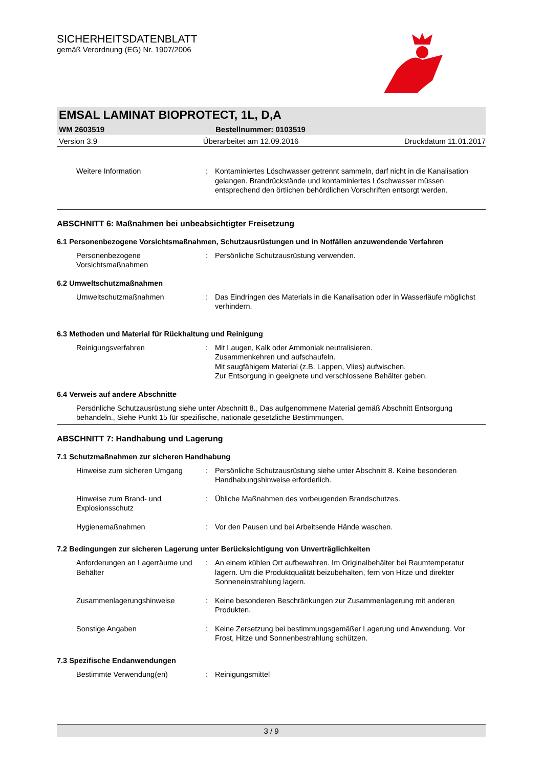SICHERHEITSDATENBLATT
gemäß Verordnung (EG) Nr. 1907/2006
EMSAL LAMINAT BIOPROTECT, 1L, D,A
WM 2603519 Bestellnummer: 0103519
Version 3.9 Überarbeitet am 12.09.2016 Druckdatum 11.01.2017
Weitere Information : Kontaminiertes Löschwasser getrennt sammeln, darf nicht in die Kanalisation gelangen. Brandrückstände und kontaminiertes Löschwasser müssen entsprechend den örtlichen behördlichen Vorschriften entsorgt werden.
ABSCHNITT 6: Maßnahmen bei unbeabsichtigter Freisetzung
6.1 Personenbezogene Vorsichtsmaßnahmen, Schutzausrüstungen und in Notfällen anzuwendende Verfahren
Personenbezogene Vorsichtsmaßnahmen
: Persönliche Schutzausrüstung verwenden.
6.2 Umweltschutzmaßnahmen
Umweltschutzmaßnahmen : Das Eindringen des Materials in die Kanalisation oder in Wasserläufe möglichst verhindern.
6.3 Methoden und Material für Rückhaltung und Reinigung
Reinigungsverfahren : Mit Laugen, Kalk oder Ammoniak neutralisieren.
Zusammenkehren und aufschaufeln.
Mit saugfähigem Material (z.B. Lappen, Vlies) aufwischen.
Zur Entsorgung in geeignete und verschlossene Behälter geben.
6.4 Verweis auf andere Abschnitte
Persönliche Schutzausrüstung siehe unter Abschnitt 8., Das aufgenommene Material gemäß Abschnitt Entsorgung behandeln., Siehe Punkt 15 für spezifische, nationale gesetzliche Bestimmungen.
ABSCHNITT 7: Handhabung und Lagerung
7.1 Schutzmaßnahmen zur sicheren Handhabung
Hinweise zum sicheren Umgang : Persönliche Schutzausrüstung siehe unter Abschnitt 8. Keine besonderen Handhabungshinweise erforderlich.
Hinweise zum Brand- und Explosionsschutz
: Übliche Maßnahmen des vorbeugenden Brandschutzes.
Hygienemaßnahmen : Vor den Pausen und bei Arbeitsende Hände waschen.
7.2 Bedingungen zur sicheren Lagerung unter Berücksichtigung von Unverträglichkeiten
Anforderungen an Lagerräume und Behälter
: An einem kühlen Ort aufbewahren. Im Originalbehälter bei Raumtemperatur lagern. Um die Produktqualität beizubehalten, fern von Hitze und direkter Sonneneinstrahlung lagern.
Zusammenlagerungshinweise : Keine besonderen Beschränkungen zur Zusammenlagerung mit anderen Produkten.
Sonstige Angaben : Keine Zersetzung bei bestimmungsgemäßer Lagerung und Anwendung. Vor Frost, Hitze und Sonnenbestrahlung schützen.
7.3 Spezifische Endanwendungen
Bestimmte Verwendung(en) : Reinigungsmittel
3 / 9